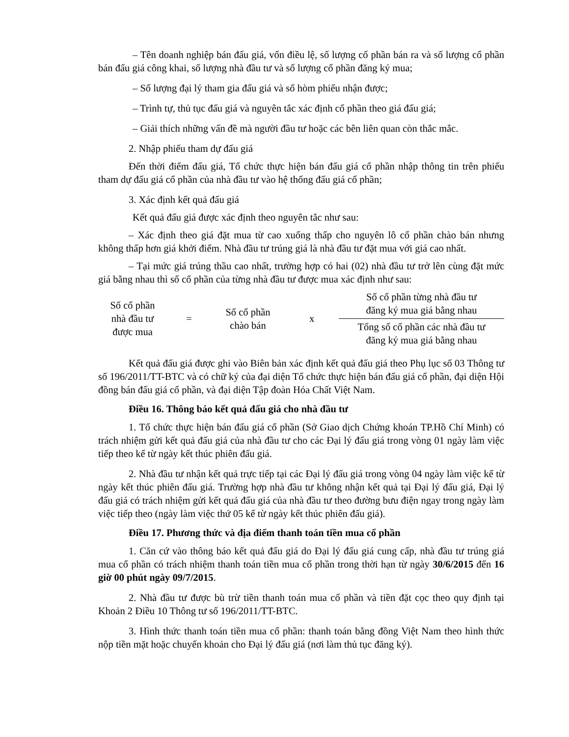– Tên doanh nghiệp bán đấu giá, vốn điều lệ, số lượng cổ phần bán ra và số lượng cổ phần bán đấu giá công khai, số lượng nhà đầu tư và số lượng cổ phần đăng ký mua;
– Số lượng đại lý tham gia đấu giá và số hòm phiếu nhận được;
– Trình tự, thủ tục đấu giá và nguyên tắc xác định cổ phần theo giá đấu giá;
– Giải thích những vấn đề mà người đầu tư hoặc các bên liên quan còn thắc mắc.
2. Nhập phiếu tham dự đấu giá
Đến thời điểm đấu giá, Tổ chức thực hiện bán đấu giá cổ phần nhập thông tin trên phiếu tham dự đấu giá cổ phần của nhà đầu tư vào hệ thống đấu giá cổ phần;
3. Xác định kết quả đấu giá
Kết quả đấu giá được xác định theo nguyên tắc như sau:
– Xác định theo giá đặt mua từ cao xuống thấp cho nguyên lô cổ phần chào bán nhưng không thấp hơn giá khởi điểm. Nhà đầu tư trúng giá là nhà đầu tư đặt mua với giá cao nhất.
– Tại mức giá trúng thầu cao nhất, trường hợp có hai (02) nhà đầu tư trở lên cùng đặt mức giá bằng nhau thì số cổ phần của từng nhà đầu tư được mua xác định như sau:
Số cổ phần
nhà đầu tư
được mua
=
Số cổ phần
chào bán
x
Số cổ phần từng nhà đầu tư
đăng ký mua giá bằng nhau
Tổng số cổ phần các nhà đầu tư
đăng ký mua giá bằng nhau
Kết quả đấu giá được ghi vào Biên bản xác định kết quả đấu giá theo Phụ lục số 03 Thông tư số 196/2011/TT-BTC và có chữ ký của đại diện Tổ chức thực hiện bán đấu giá cổ phần, đại diện Hội đồng bán đấu giá cổ phần, và đại diện Tập đoàn Hóa Chất Việt Nam.
Điều 16. Thông báo kết quả đấu giá cho nhà đầu tư
1. Tổ chức thực hiện bán đấu giá cổ phần (Sở Giao dịch Chứng khoán TP.Hồ Chí Minh) có trách nhiệm gửi kết quả đấu giá của nhà đầu tư cho các Đại lý đấu giá trong vòng 01 ngày làm việc tiếp theo kể từ ngày kết thúc phiên đấu giá.
2. Nhà đầu tư nhận kết quả trực tiếp tại các Đại lý đấu giá trong vòng 04 ngày làm việc kể từ ngày kết thúc phiên đấu giá. Trường hợp nhà đầu tư không nhận kết quả tại Đại lý đấu giá, Đại lý đấu giá có trách nhiệm gửi kết quả đấu giá của nhà đầu tư theo đường bưu điện ngay trong ngày làm việc tiếp theo (ngày làm việc thứ 05 kể từ ngày kết thúc phiên đấu giá).
Điều 17. Phương thức và địa điểm thanh toán tiền mua cổ phần
1. Căn cứ vào thông báo kết quả đấu giá do Đại lý đấu giá cung cấp, nhà đầu tư trúng giá mua cổ phần có trách nhiệm thanh toán tiền mua cổ phần trong thời hạn từ ngày 30/6/2015 đến 16 giờ 00 phút ngày 09/7/2015.
2. Nhà đầu tư được bù trừ tiền thanh toán mua cổ phần và tiền đặt cọc theo quy định tại Khoản 2 Điều 10 Thông tư số 196/2011/TT-BTC.
3. Hình thức thanh toán tiền mua cổ phần: thanh toán bằng đồng Việt Nam theo hình thức nộp tiền mặt hoặc chuyển khoản cho Đại lý đấu giá (nơi làm thủ tục đăng ký).